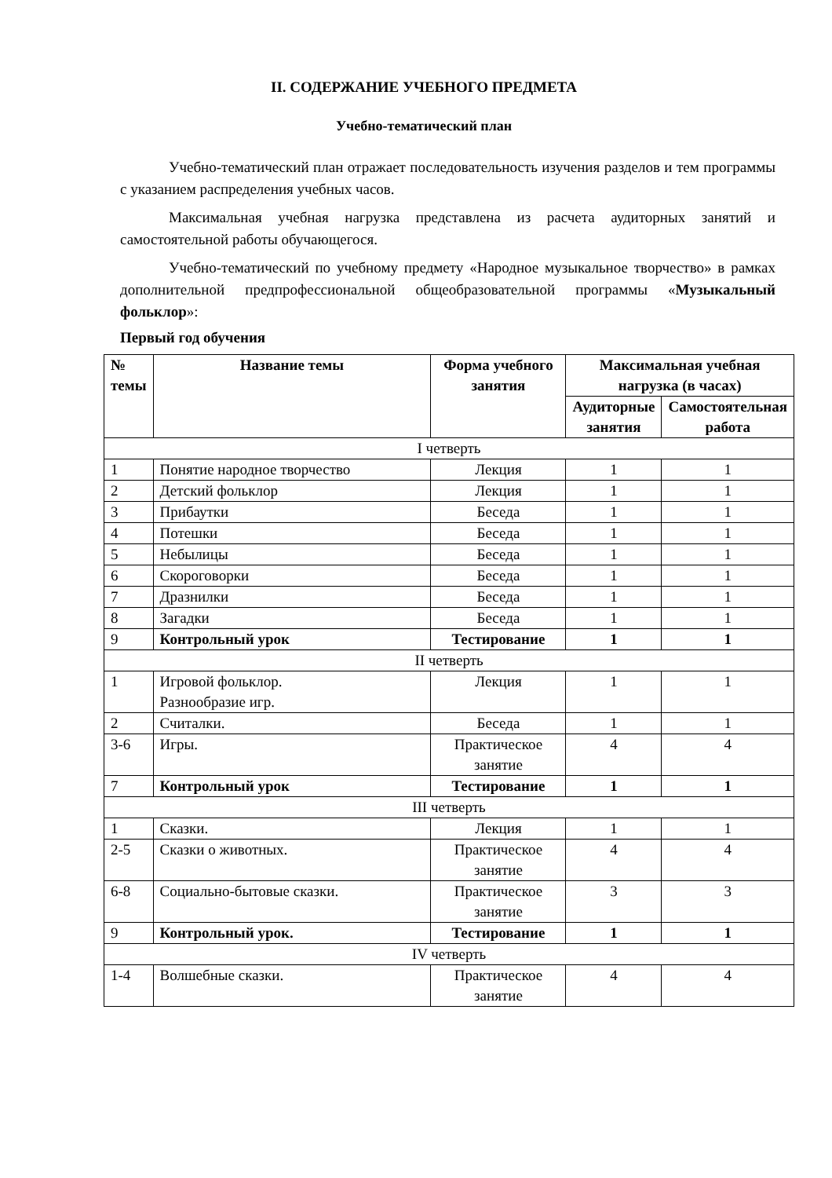II. СОДЕРЖАНИЕ УЧЕБНОГО ПРЕДМЕТА
Учебно-тематический план
Учебно-тематический план отражает последовательность изучения разделов и тем программы с указанием распределения учебных часов.
Максимальная учебная нагрузка представлена из расчета аудиторных занятий и самостоятельной работы обучающегося.
Учебно-тематический по учебному предмету «Народное музыкальное творчество» в рамках дополнительной предпрофессиональной общеобразовательной программы «Музыкальный фольклор»:
Первый год обучения
| № темы | Название темы | Форма учебного занятия | Максимальная учебная нагрузка (в часах) | |
| --- | --- | --- | --- | --- |
| | | | Аудиторные занятия | Самостоятельная работа |
| I четверть | | | | |
| 1 | Понятие народное творчество | Лекция | 1 | 1 |
| 2 | Детский фольклор | Лекция | 1 | 1 |
| 3 | Прибаутки | Беседа | 1 | 1 |
| 4 | Потешки | Беседа | 1 | 1 |
| 5 | Небылицы | Беседа | 1 | 1 |
| 6 | Скороговорки | Беседа | 1 | 1 |
| 7 | Дразнилки | Беседа | 1 | 1 |
| 8 | Загадки | Беседа | 1 | 1 |
| 9 | Контрольный урок | Тестирование | 1 | 1 |
| II четверть | | | | |
| 1 | Игровой фольклор. Разнообразие игр. | Лекция | 1 | 1 |
| 2 | Считалки. | Беседа | 1 | 1 |
| 3-6 | Игры. | Практическое занятие | 4 | 4 |
| 7 | Контрольный урок | Тестирование | 1 | 1 |
| III четверть | | | | |
| 1 | Сказки. | Лекция | 1 | 1 |
| 2-5 | Сказки о животных. | Практическое занятие | 4 | 4 |
| 6-8 | Социально-бытовые сказки. | Практическое занятие | 3 | 3 |
| 9 | Контрольный урок. | Тестирование | 1 | 1 |
| IV четверть | | | | |
| 1-4 | Волшебные сказки. | Практическое занятие | 4 | 4 |